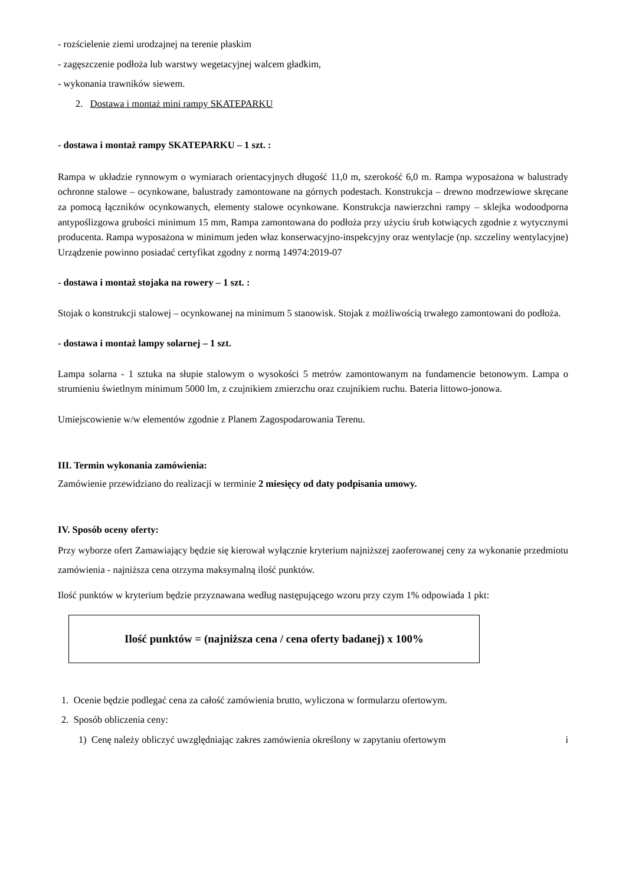- rozścielenie ziemi urodzajnej na terenie płaskim
- zagęszczenie podłoża lub warstwy wegetacyjnej walcem gładkim,
- wykonania trawników siewem.
2. Dostawa i montaż mini rampy SKATEPARKU
- dostawa i montaż rampy SKATEPARKU – 1 szt. :
Rampa w układzie rynnowym o wymiarach orientacyjnych długość 11,0 m, szerokość 6,0 m. Rampa wyposażona w balustrady ochronne stalowe – ocynkowane, balustrady zamontowane na górnych podestach. Konstrukcja – drewno modrzewiowe skręcane za pomocą łączników ocynkowanych, elementy stalowe ocynkowane. Konstrukcja nawierzchni rampy – sklejka wodoodporna antypoślizgowa grubości minimum 15 mm, Rampa zamontowana do podłoża przy użyciu śrub kotwiących zgodnie z wytycznymi producenta. Rampa wyposażona w minimum jeden właz konserwacyjno-inspekcyjny oraz wentylacje (np. szczeliny wentylacyjne) Urządzenie powinno posiadać certyfikat zgodny z normą 14974:2019-07
- dostawa i montaż stojaka na rowery – 1 szt. :
Stojak o konstrukcji stalowej – ocynkowanej na minimum 5 stanowisk. Stojak z możliwością trwałego zamontowani do podłoża.
- dostawa i montaż lampy solarnej – 1 szt.
Lampa solarna - 1 sztuka na słupie stalowym o wysokości 5 metrów zamontowanym na fundamencie betonowym. Lampa o strumieniu świetlnym minimum 5000 lm, z czujnikiem zmierzchu oraz czujnikiem ruchu. Bateria littowo-jonowa.
Umiejscowienie w/w elementów zgodnie z Planem Zagospodarowania Terenu.
III. Termin wykonania zamówienia:
Zamówienie przewidziano do realizacji w terminie 2 miesięcy od daty podpisania umowy.
IV. Sposób oceny oferty:
Przy wyborze ofert Zamawiający będzie się kierował wyłącznie kryterium najniższej zaoferowanej ceny za wykonanie przedmiotu zamówienia - najniższa cena otrzyma maksymalną ilość punktów.
Ilość punktów w kryterium będzie przyznawana według następującego wzoru przy czym 1% odpowiada 1 pkt:
Ilość punktów = (najniższa cena / cena oferty badanej) x 100%
1. Ocenie będzie podlegać cena za całość zamówienia brutto, wyliczona w formularzu ofertowym.
2. Sposób obliczenia ceny:
1) Cenę należy obliczyć uwzględniając zakres zamówienia określony w zapytaniu ofertowym i